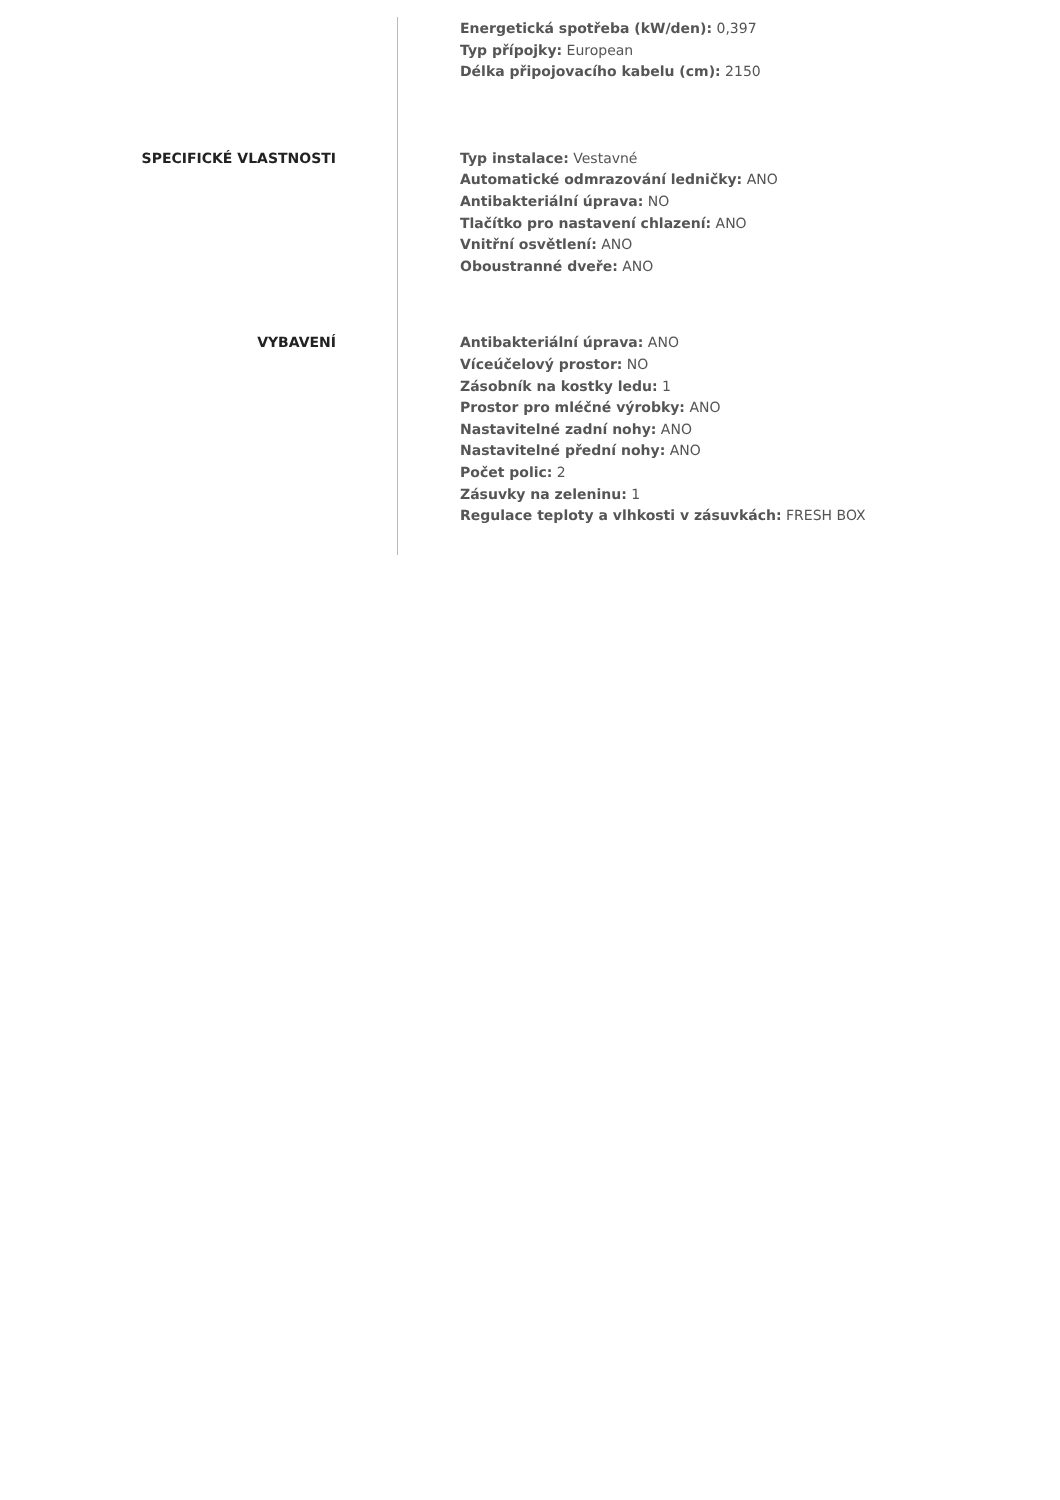Energetická spotřeba (kW/den): 0,397
Typ přípojky: European
Délka připojovacího kabelu (cm): 2150
SPECIFICKÉ VLASTNOSTI
Typ instalace: Vestavné
Automatické odmrazování ledničky: ANO
Antibakteriální úprava: NO
Tlačítko pro nastavení chlazení: ANO
Vnitřní osvětlení: ANO
Oboustranné dveře: ANO
VYBAVENÍ
Antibakteriální úprava: ANO
Víceúčelový prostor: NO
Zásobník na kostky ledu: 1
Prostor pro mléčné výrobky: ANO
Nastavitelné zadní nohy: ANO
Nastavitelné přední nohy: ANO
Počet polic: 2
Zásuvky na zeleninu: 1
Regulace teploty a vlhkosti v zásuvkách: FRESH BOX